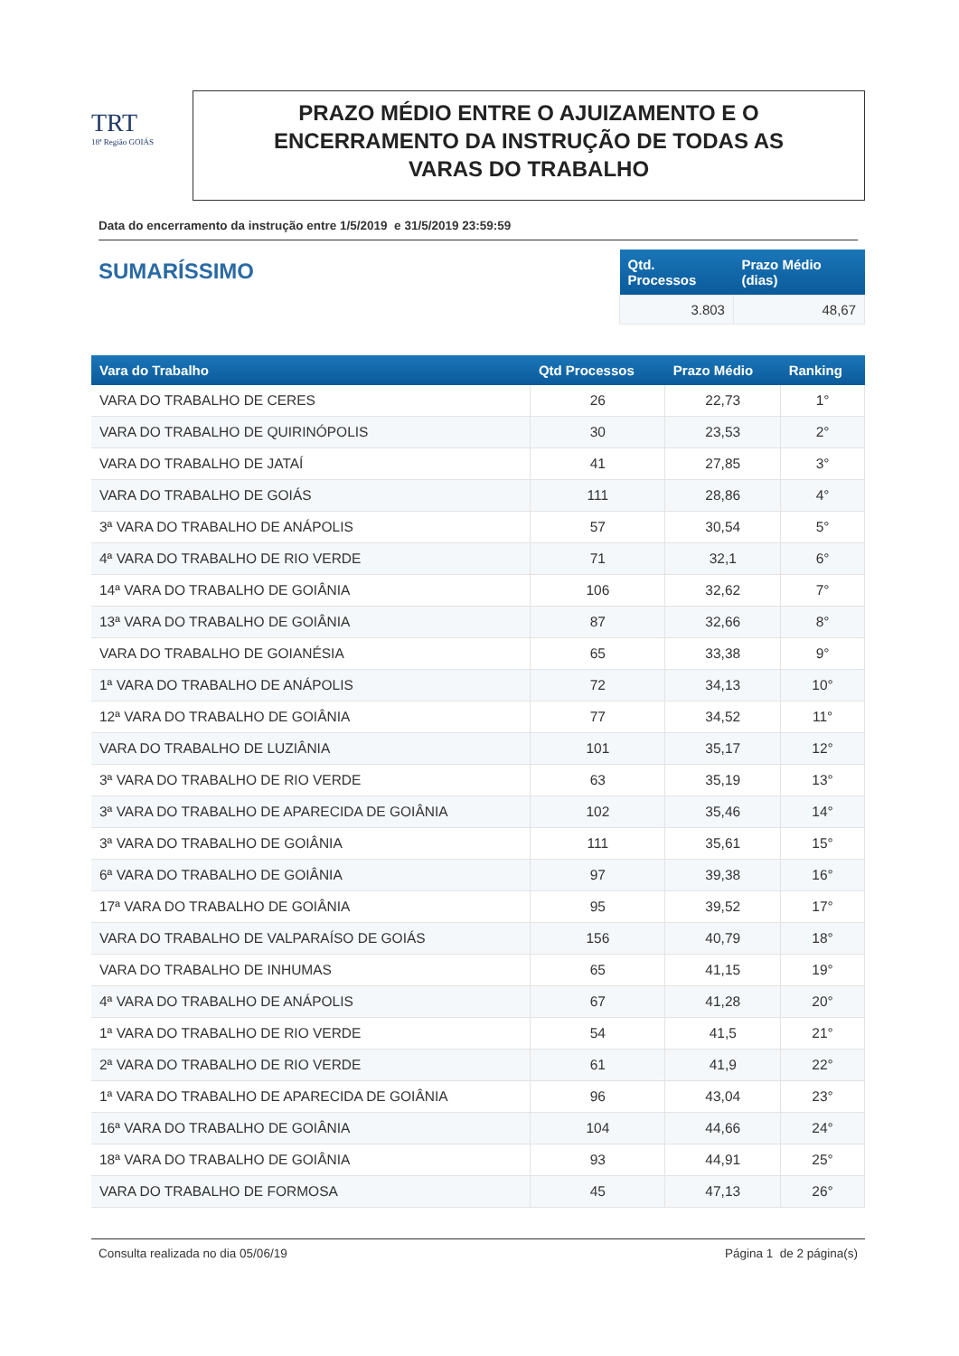TRT
18ª Região GOIÁS
PRAZO MÉDIO ENTRE O AJUIZAMENTO E O
ENCERRAMENTO DA INSTRUÇÃO DE TODAS AS
VARAS DO TRABALHO
Data do encerramento da instrução entre 1/5/2019 e 31/5/2019 23:59:59
SUMARÍSSIMO
| Qtd. Processos | Prazo Médio (dias) |
| --- | --- |
| 3.803 | 48,67 |
| Vara do Trabalho | Qtd Processos | Prazo Médio | Ranking |
| --- | --- | --- | --- |
| VARA DO TRABALHO DE CERES | 26 | 22,73 | 1° |
| VARA DO TRABALHO DE QUIRINÓPOLIS | 30 | 23,53 | 2° |
| VARA DO TRABALHO DE JATAÍ | 41 | 27,85 | 3° |
| VARA DO TRABALHO DE GOIÁS | 111 | 28,86 | 4° |
| 3ª VARA DO TRABALHO DE ANÁPOLIS | 57 | 30,54 | 5° |
| 4ª VARA DO TRABALHO DE RIO VERDE | 71 | 32,1 | 6° |
| 14ª VARA DO TRABALHO DE GOIÂNIA | 106 | 32,62 | 7° |
| 13ª VARA DO TRABALHO DE GOIÂNIA | 87 | 32,66 | 8° |
| VARA DO TRABALHO DE GOIANÉSIA | 65 | 33,38 | 9° |
| 1ª VARA DO TRABALHO DE ANÁPOLIS | 72 | 34,13 | 10° |
| 12ª VARA DO TRABALHO DE GOIÂNIA | 77 | 34,52 | 11° |
| VARA DO TRABALHO DE LUZIÂNIA | 101 | 35,17 | 12° |
| 3ª VARA DO TRABALHO DE RIO VERDE | 63 | 35,19 | 13° |
| 3ª VARA DO TRABALHO DE APARECIDA DE GOIÂNIA | 102 | 35,46 | 14° |
| 3ª VARA DO TRABALHO DE GOIÂNIA | 111 | 35,61 | 15° |
| 6ª VARA DO TRABALHO DE GOIÂNIA | 97 | 39,38 | 16° |
| 17ª VARA DO TRABALHO DE GOIÂNIA | 95 | 39,52 | 17° |
| VARA DO TRABALHO DE VALPARAÍSO DE GOIÁS | 156 | 40,79 | 18° |
| VARA DO TRABALHO DE INHUMAS | 65 | 41,15 | 19° |
| 4ª VARA DO TRABALHO DE ANÁPOLIS | 67 | 41,28 | 20° |
| 1ª VARA DO TRABALHO DE RIO VERDE | 54 | 41,5 | 21° |
| 2ª VARA DO TRABALHO DE RIO VERDE | 61 | 41,9 | 22° |
| 1ª VARA DO TRABALHO DE APARECIDA DE GOIÂNIA | 96 | 43,04 | 23° |
| 16ª VARA DO TRABALHO DE GOIÂNIA | 104 | 44,66 | 24° |
| 18ª VARA DO TRABALHO DE GOIÂNIA | 93 | 44,91 | 25° |
| VARA DO TRABALHO DE FORMOSA | 45 | 47,13 | 26° |
Consulta realizada no dia 05/06/19 Página 1 de 2 página(s)